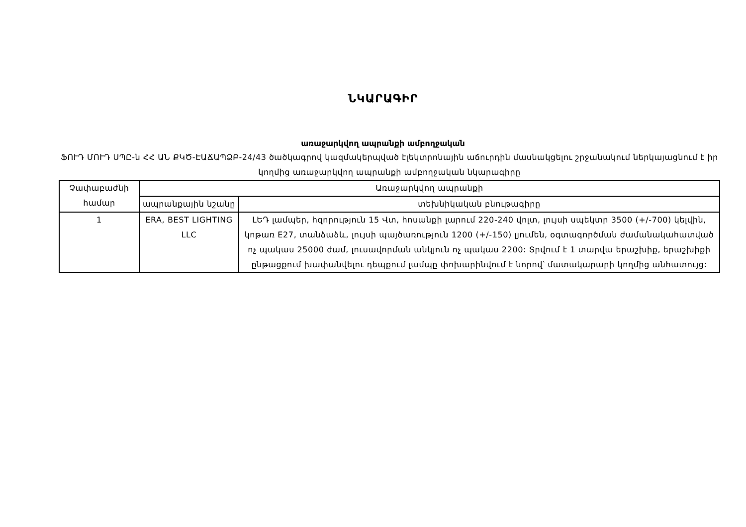ՆԿԱՐԱԳԻՐ
առաջարկվող ապրանքի ամբողջական
ՖՈՒԴ ՄՈՒԴ ՍՊԸ-ն ՀՀ ԱՆ ՔԿԾ-ԷԱՃԱՊՁԲ-24/43 ծածկագրով կազմակերպված էլեկտրոնային աճուրդին մասնակցելու շրջանակում ներկայացնում է իր կողմից առաջարկվող ապրանքի ամբողջական նկարագիրը
| Չափաբաժնի համար | Առաջարկվող ապրանքի | |
| --- | --- | --- |
| | ապրանքային նշանը | տեխնիկական բնութագիրը |
| 1 | ERA, BEST LIGHTING LLC | ԼԵԴ լամպեր, հզորություն 15 Վտ, հոսանքի լարում 220-240 վոլտ, լույսի սպեկտր 3500 (+/-700) կելվին, կոթառ E27, տանձաձև, լույսի պայծառություն 1200 (+/-150) լյումեն, օգտագործման ժամանակահատված ոչ պակաս 25000 ժամ, լուսավորման անկյուն ոչ պակաս 2200: Տրվում է 1 տարվա երաշխիք, երաշխիքի ընթացքում խափանվելու դեպքում լամպը փոխարինվում է նորով՝ մատակարարի կողմից անհատույց: |